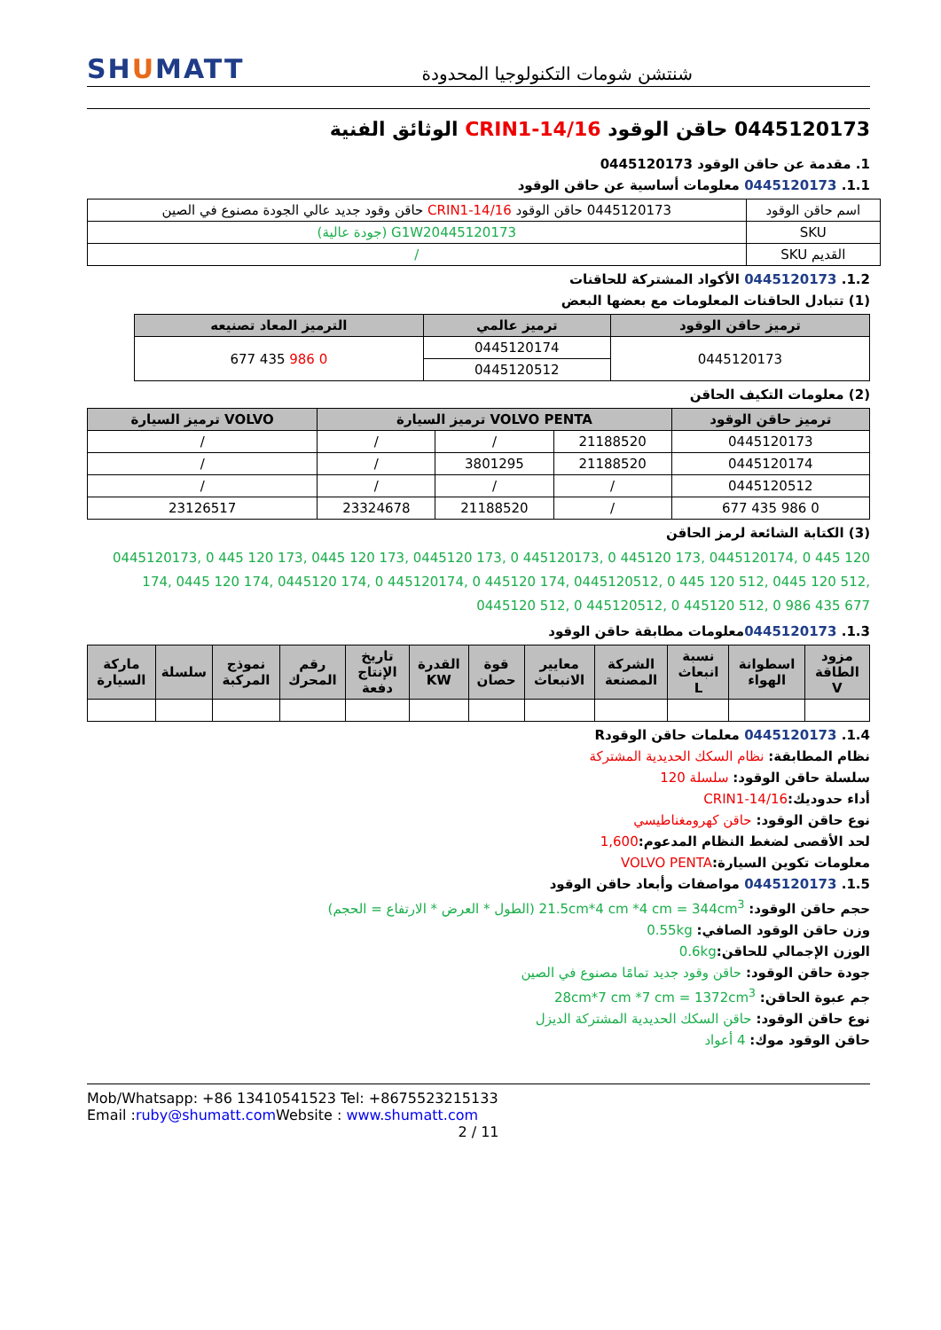SHUMATT
شنتشن شومات التكنولوجيا المحدودة
0445120173 حاقن الوقود CRIN1-14/16 الوثائق الفنية
1. مقدمة عن حاقن الوقود 0445120173
1.1. 0445120173 معلومات أساسية عن حاقن الوقود
| اسم حاقن الوقود | 0445120173 حاقن الوقود CRIN1-14/16 حاقن وقود جديد عالي الجودة مصنوع في الصين |
| SKU | G1W20445120173 (جودة عالية) |
| القديم SKU | / |
1.2. 0445120173 الأكواد المشتركة للحاقنات
(1) تتبادل الحاقنات المعلومات مع بعضها البعض
| ترميز حاقن الوقود | ترميز عالمي | الترميز المعاد تصنيعه |
| --- | --- | --- |
| 0445120173 | 0445120174 | 0 986 435 677 |
| | 0445120512 | |
(2) معلومات التكيف الحاقن
| ترميز حاقن الوقود | VOLVO PENTA ترميز السيارة | | | VOLVO ترميز السيارة |
| --- | --- | --- | --- | --- |
| 0445120173 | 21188520 | / | / | / |
| 0445120174 | 21188520 | 3801295 | / | / |
| 0445120512 | / | / | / | / |
| 0 986 435 677 | / | 21188520 | 23324678 | 23126517 |
(3) الكتابة الشائعة لرمز الحاقن
0445120173, 0 445 120 173, 0445 120 173, 0445120 173, 0 445120173, 0 445120 173, 0445120174, 0 445 120 174, 0445 120 174, 0445120 174, 0 445120174, 0 445120 174, 0445120512, 0 445 120 512, 0445 120 512, 0445120 512, 0 445120512, 0 445120 512, 0 986 435 677
1.3. 0445120173معلومات مطابقة حاقن الوقود
| مزود الطاقة V | اسطوانة الهواء | نسبة انبعاث L | الشركة المصنعة | معايير الانبعاث | قوة حصان | القدرة KW | تاريخ الإنتاج دفعة | رقم المحرك | نموذج المركبة | سلسلة | ماركة السيارة |
| --- | --- | --- | --- | --- | --- | --- | --- | --- | --- | --- | --- |
1.4. 0445120173 معلمات حاقن الوقودR
نظام المطابقة: نظام السكك الحديدية المشتركة
سلسلة حاقن الوقود: سلسلة 120
أداء حدوديك: CRIN1-14/16
نوع حاقن الوقود: حاقن كهرومغناطيسي
لحد الأقصى لضغط النظام المدعوم: 1,600
معلومات تكوين السيارة: VOLVO PENTA
1.5. 0445120173 مواصفات وأبعاد حاقن الوقود
حجم حاقن الوقود: 21.5cm*4 cm *4 cm = 344cm<sup>3</sup> (الطول * العرض * الارتفاع = الحجم)
وزن حاقن الوقود الصافي: 0.55kg
الوزن الإجمالي للحاقن: 0.6kg
جودة حاقن الوقود: حاقن وقود جديد تمامًا مصنوع في الصين
جم عبوة الحاقن: 28cm*7 cm *7 cm = 1372cm<sup>3</sup>
نوع حاقن الوقود: حاقن السكك الحديدية المشتركة الديزل
حاقن الوقود موك: 4 أعواد
Mob/Whatsapp: +86 13410541523 Tel: +8675523215133
Email :ruby@shumatt.com Website : www.shumatt.com
2 / 11